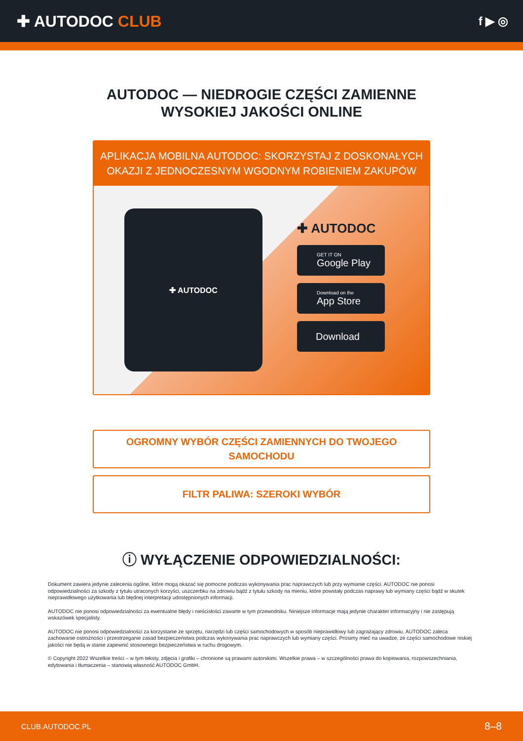✚ AUTODOC CLUB
f ▶ ◎
AUTODOC — NIEDROGIE CZĘŚCI ZAMIENNE
WYSOKIEJ JAKOŚCI ONLINE
APLIKACJA MOBILNA AUTODOC: SKORZYSTAJ Z DOSKONAŁYCH OKAZJI Z JEDNOCZESNYM WGODNYM ROBIENIEM ZAKUPÓW
✚ AUTODOC
✚ AUTODOC
GET IT ON
Google Play
Download on the
App Store
Download
OGROMNY WYBÓR CZĘŚCI ZAMIENNYCH DO TWOJEGO
SAMOCHODU
FILTR PALIWA: SZEROKI WYBÓR
ⓘ WYŁĄCZENIE ODPOWIEDZIALNOŚCI:
Dokument zawiera jedynie zalecenia ogólne, które mogą okazać się pomocne podczas wykonywania prac naprawczych lub przy wymianie części. AUTODOC nie ponosi odpowiedzialności za szkody z tytułu utraconych korzyści, uszczerbku na zdrowiu bądź z tytułu szkody na mieniu, które powstały podczas naprawy lub wymiany części bądź w skutek nieprawidłowego użytkowania lub błędnej interpretacji udostępnionych informacji.
AUTODOC nie ponosi odpowiedzialności za ewentualne błędy i nieścisłości zawarte w tym przewodniku. Niniejsze informacje mają jedynie charakter informacyjny i nie zastępują wskazówek specjalisty.
AUTODOC nie ponosi odpowiedzialności za korzystanie ze sprzętu, narzędzi lub części samochodowych w sposób nieprawidłowy lub zagrażający zdrowiu. AUTODOC zaleca zachowanie ostrożności i przestrzeganie zasad bezpieczeństwa podczas wykonywania prac naprawczych lub wymiany części. Prosimy mieć na uwadze, że części samochodowe niskiej jakości nie będą w stanie zapewnić stosownego bezpieczeństwa w ruchu drogowym.
© Copyright 2022 Wszelkie treści – w tym teksty, zdjęcia i grafiki – chronione są prawami autorskimi. Wszelkie prawa – w szczególności prawa do kopiowania, rozpowszechniania, edytowania i tłumaczenia – stanowią własność AUTODOC GmbH.
CLUB.AUTODOC.PL 8–8